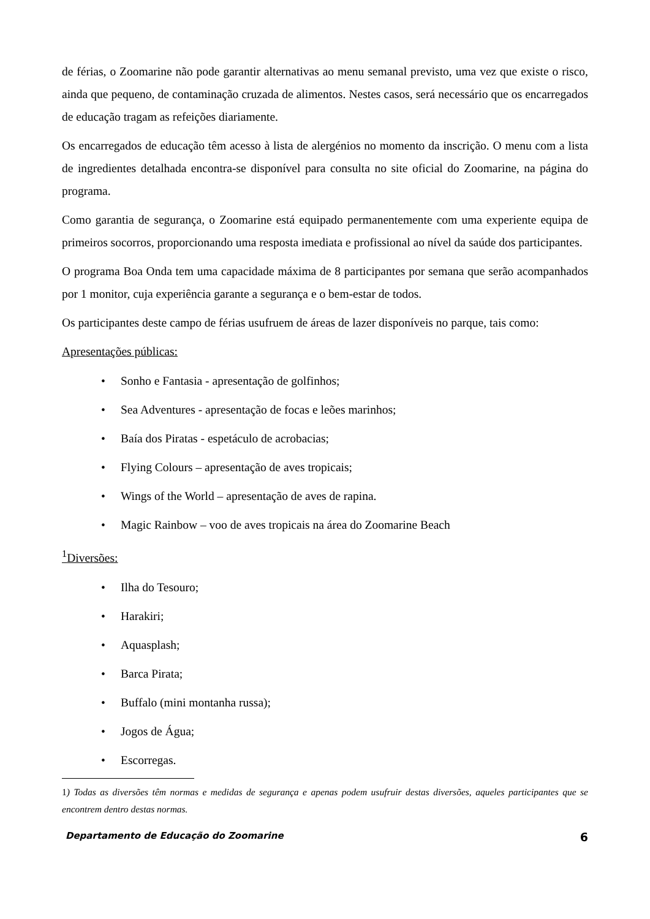de férias, o Zoomarine não pode garantir alternativas ao menu semanal previsto, uma vez que existe o risco, ainda que pequeno, de contaminação cruzada de alimentos. Nestes casos, será necessário que os encarregados de educação tragam as refeições diariamente.
Os encarregados de educação têm acesso à lista de alergénios no momento da inscrição. O menu com a lista de ingredientes detalhada encontra-se disponível para consulta no site oficial do Zoomarine, na página do programa.
Como garantia de segurança, o Zoomarine está equipado permanentemente com uma experiente equipa de primeiros socorros, proporcionando uma resposta imediata e profissional ao nível da saúde dos participantes.
O programa Boa Onda tem uma capacidade máxima de 8 participantes por semana que serão acompanhados por 1 monitor, cuja experiência garante a segurança e o bem-estar de todos.
Os participantes deste campo de férias usufruem de áreas de lazer disponíveis no parque, tais como:
Apresentações públicas:
• Sonho e Fantasia - apresentação de golfinhos;
• Sea Adventures - apresentação de focas e leões marinhos;
• Baía dos Piratas - espetáculo de acrobacias;
• Flying Colours – apresentação de aves tropicais;
• Wings of the World – apresentação de aves de rapina.
• Magic Rainbow – voo de aves tropicais na área do Zoomarine Beach
<sup>1</sup> Diversões:
• Ilha do Tesouro;
• Harakiri;
• Aquasplash;
• Barca Pirata;
• Buffalo (mini montanha russa);
• Jogos de Água;
• Escorregas.
1) Todas as diversões têm normas e medidas de segurança e apenas podem usufruir destas diversões, aqueles participantes que se encontrem dentro destas normas.
Departamento de Educação do Zoomarine 6